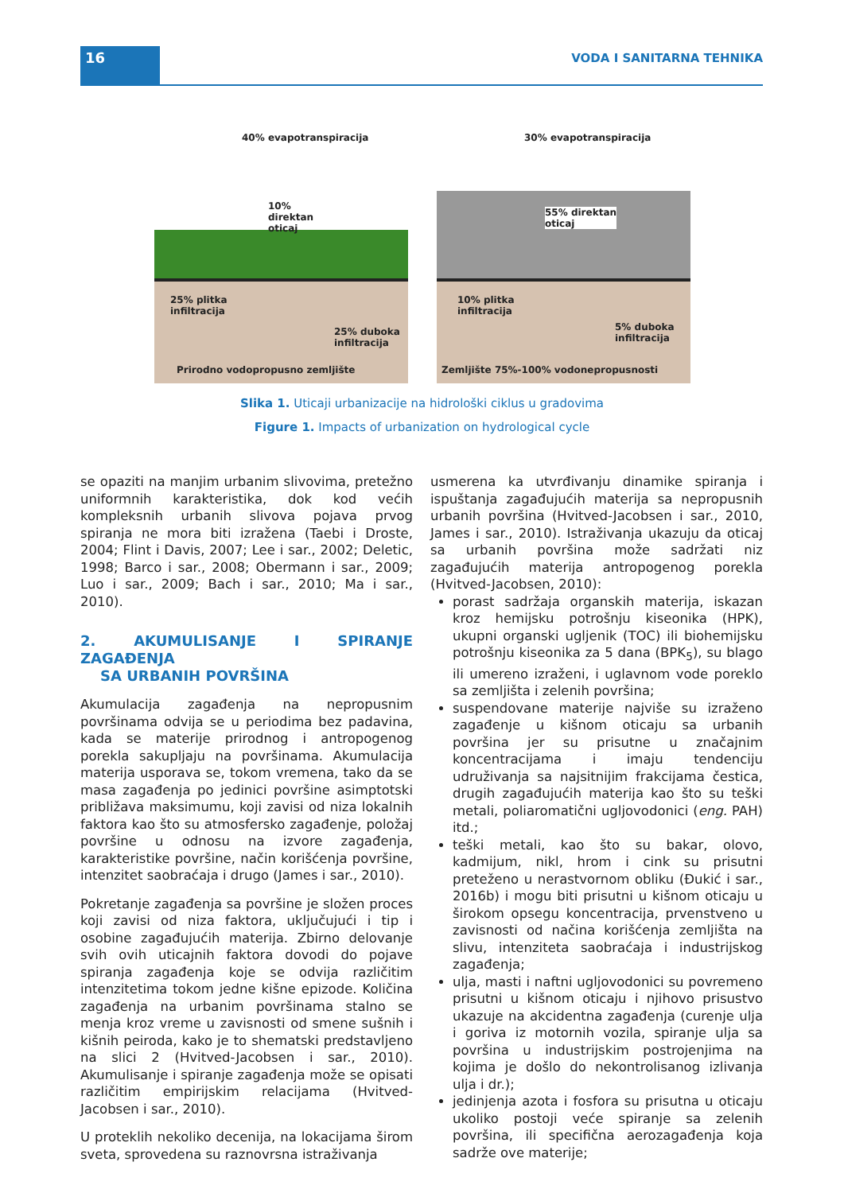16 VODA I SANITARNA TEHNIKA
40% evapotranspiracija
10%
direktan
oticaj
25% plitka
infiltracija
25% duboka
infiltracija
Prirodno vodopropusno zemljište
30% evapotranspiracija
55% direktan
oticaj
10% plitka
infiltracija
5% duboka
infiltracija
Zemljište 75%-100% vodonepropusnosti
Slika 1. Uticaji urbanizacije na hidrološki ciklus u gradovima
Figure 1. Impacts of urbanization on hydrological cycle
se opaziti na manjim urbanim slivovima, pretežno uniformnih karakteristika, dok kod većih kompleksnih urbanih slivova pojava prvog spiranja ne mora biti izražena (Taebi i Droste, 2004; Flint i Davis, 2007; Lee i sar., 2002; Deletic, 1998; Barco i sar., 2008; Obermann i sar., 2009; Luo i sar., 2009; Bach i sar., 2010; Ma i sar., 2010).
2. AKUMULISANJE I SPIRANJE ZAGAĐENJA
SA URBANIH POVRŠINA
Akumulacija zagađenja na nepropusnim površinama odvija se u periodima bez padavina, kada se materije prirodnog i antropogenog porekla sakupljaju na površinama. Akumulacija materija usporava se, tokom vremena, tako da se masa zagađenja po jedinici površine asimptotski približava maksimumu, koji zavisi od niza lokalnih faktora kao što su atmosfersko zagađenje, položaj površine u odnosu na izvore zagađenja, karakteristike površine, način korišćenja površine, intenzitet saobraćaja i drugo (James i sar., 2010).
Pokretanje zagađenja sa površine je složen proces koji zavisi od niza faktora, uključujući i tip i osobine zagađujućih materija. Zbirno delovanje svih ovih uticajnih faktora dovodi do pojave spiranja zagađenja koje se odvija različitim intenzitetima tokom jedne kišne epizode. Količina zagađenja na urbanim površinama stalno se menja kroz vreme u zavisnosti od smene sušnih i kišnih peiroda, kako je to shematski predstavljeno na slici 2 (Hvitved-Jacobsen i sar., 2010). Akumulisanje i spiranje zagađenja može se opisati različitim empirijskim relacijama (Hvitved-Jacobsen i sar., 2010).
U proteklih nekoliko decenija, na lokacijama širom sveta, sprovedena su raznovrsna istraživanja
usmerena ka utvrđivanju dinamike spiranja i ispuštanja zagađujućih materija sa nepropusnih urbanih površina (Hvitved-Jacobsen i sar., 2010, James i sar., 2010). Istraživanja ukazuju da oticaj sa urbanih površina može sadržati niz zagađujućih materija antropogenog porekla (Hvitved-Jacobsen, 2010):
porast sadržaja organskih materija, iskazan kroz hemijsku potrošnju kiseonika (HPK), ukupni organski ugljenik (TOC) ili biohemijsku potrošnju kiseonika za 5 dana (BPK<sub>5</sub>), su blago ili umereno izraženi, i uglavnom vode poreklo sa zemljišta i zelenih površina;
suspendovane materije najviše su izraženo zagađenje u kišnom oticaju sa urbanih površina jer su prisutne u značajnim koncentracijama i imaju tendenciju udruživanja sa najsitnijim frakcijama čestica, drugih zagađujućih materija kao što su teški metali, poliaromatični ugljovodonici (eng. PAH) itd.;
teški metali, kao što su bakar, olovo, kadmijum, nikl, hrom i cink su prisutni preteženo u nerastvornom obliku (Đukić i sar., 2016b) i mogu biti prisutni u kišnom oticaju u širokom opsegu koncentracija, prvenstveno u zavisnosti od načina korišćenja zemljišta na slivu, intenziteta saobraćaja i industrijskog zagađenja;
ulja, masti i naftni ugljovodonici su povremeno prisutni u kišnom oticaju i njihovo prisustvo ukazuje na akcidentna zagađenja (curenje ulja i goriva iz motornih vozila, spiranje ulja sa površina u industrijskim postrojenjima na kojima je došlo do nekontrolisanog izlivanja ulja i dr.);
jedinjenja azota i fosfora su prisutna u oticaju ukoliko postoji veće spiranje sa zelenih površina, ili specifična aerozagađenja koja sadrže ove materije;